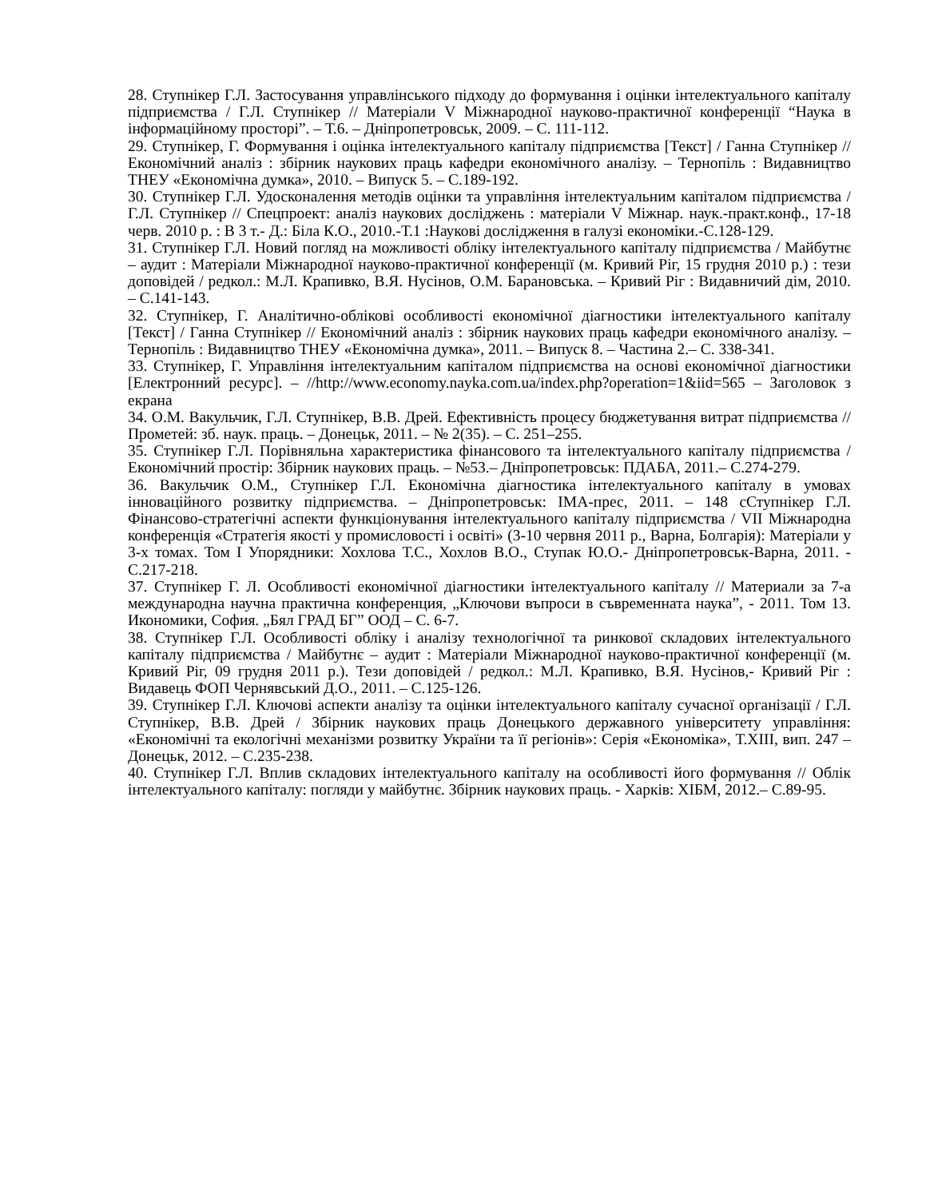28. Ступнікер Г.Л. Застосування управлінського підходу до формування і оцінки інтелектуального капіталу підприємства / Г.Л. Ступнікер // Матеріали V Міжнародної науково-практичної конференції “Наука в інформаційному просторі”. – Т.6. – Дніпропетровськ, 2009. – С. 111-112.
29. Ступнікер, Г. Формування і оцінка інтелектуального капіталу підприємства [Текст] / Ганна Ступнікер // Економічний аналіз : збірник наукових праць кафедри економічного аналізу. – Тернопіль : Видавництво ТНЕУ «Економічна думка», 2010. – Випуск 5. – С.189-192.
30. Ступнікер Г.Л. Удосконалення методів оцінки та управління інтелектуальним капіталом підприємства / Г.Л. Ступнікер // Спецпроект: аналіз наукових досліджень : матеріали V Міжнар. наук.-практ.конф., 17-18 черв. 2010 р. : В 3 т.- Д.: Біла К.О., 2010.-Т.1 :Наукові дослідження в галузі економіки.-С.128-129.
31. Ступнікер Г.Л. Новий погляд на можливості обліку інтелектуального капіталу підприємства / Майбутнє – аудит : Матеріали Міжнародної науково-практичної конференції (м. Кривий Ріг, 15 грудня 2010 р.) : тези доповідей / редкол.: М.Л. Крапивко, В.Я. Нусінов, О.М. Барановська. – Кривий Ріг : Видавничий дім, 2010. – С.141-143.
32. Ступнікер, Г. Аналітично-облікові особливості економічної діагностики інтелектуального капіталу [Текст] / Ганна Ступнікер // Економічний аналіз : збірник наукових праць кафедри економічного аналізу. – Тернопіль : Видавництво ТНЕУ «Економічна думка», 2011. – Випуск 8. – Частина 2.– С. 338-341.
33. Ступнікер, Г. Управління інтелектуальним капіталом підприємства на основі економічної діагностики [Електронний ресурс]. – //http://www.economy.nayka.com.ua/index.php?operation=1&iid=565 – Заголовок з екрана
34. О.М. Вакульчик, Г.Л. Ступнікер, В.В. Дрей. Ефективність процесу бюджетування витрат підприємства // Прометей: зб. наук. праць. – Донецьк, 2011. – № 2(35). – С. 251–255.
35. Ступнікер Г.Л. Порівняльна характеристика фінансового та інтелектуального капіталу підприємства /Економічний простір: Збірник наукових праць. – №53.– Дніпропетровськ: ПДАБА, 2011.– С.274-279.
36. Вакульчик О.М., Ступнікер Г.Л. Економічна діагностика інтелектуального капіталу в умовах інноваційного розвитку підприємства. – Дніпропетровськ: ІМА-прес, 2011. – 148 сСтупнікер Г.Л. Фінансово-стратегічні аспекти функціонування інтелектуального капіталу підприємства / VII Міжнародна конференція «Стратегія якості у промисловості і освіті» (3-10 червня 2011 р., Варна, Болгарія): Матеріали у 3-х томах. Том I Упорядники: Хохлова Т.С., Хохлов В.О., Ступак Ю.О.- Дніпропетровськ-Варна, 2011. - С.217-218.
37. Ступнікер Г. Л. Особливості економічної діагностики інтелектуального капіталу // Материали за 7-а международна научна практична конференция, „Ключови въпроси в съвременната наука”, - 2011. Том 13. Икономики, София. „Бял ГРАД БГ” ООД – С. 6-7.
38. Ступнікер Г.Л. Особливості обліку і аналізу технологічної та ринкової складових інтелектуального капіталу підприємства / Майбутнє – аудит : Матеріали Міжнародної науково-практичної конференції (м. Кривий Ріг, 09 грудня 2011 р.). Тези доповідей / редкол.: М.Л. Крапивко, В.Я. Нусінов,- Кривий Ріг : Видавець ФОП Чернявський Д.О., 2011. – С.125-126.
39. Ступнікер Г.Л. Ключові аспекти аналізу та оцінки інтелектуального капіталу сучасної організації / Г.Л. Ступнікер, В.В. Дрей / Збірник наукових праць Донецького державного університету управління: «Економічні та екологічні механізми розвитку України та її регіонів»: Серія «Економіка», Т.ХІІІ, вип. 247 – Донецьк, 2012. – С.235-238.
40. Ступнікер Г.Л. Вплив складових інтелектуального капіталу на особливості його формування // Облік інтелектуального капіталу: погляди у майбутнє. Збірник наукових праць. - Харків: ХІБМ, 2012.– С.89-95.